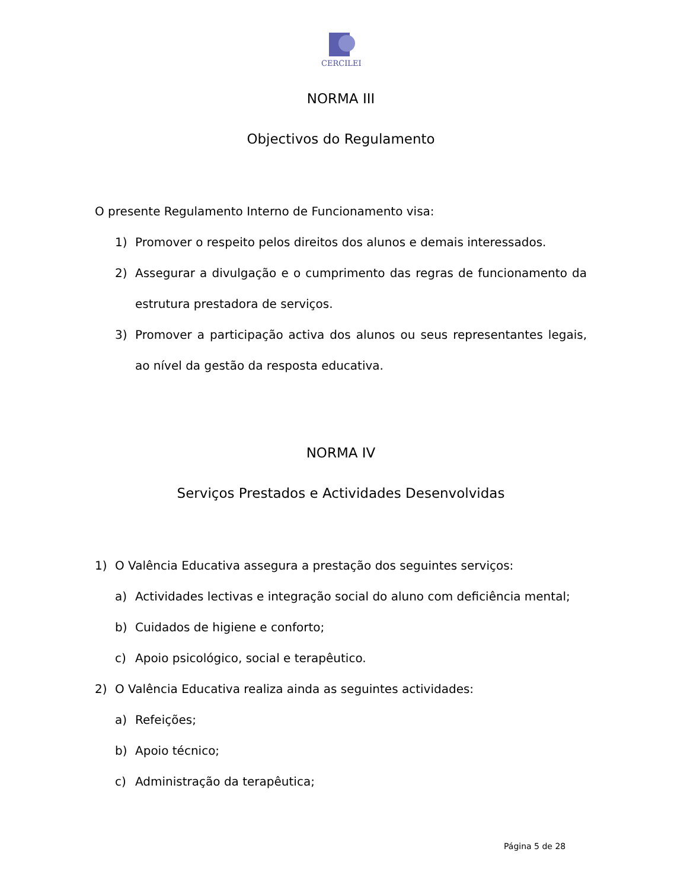CERCILEI
NORMA III
Objectivos do Regulamento
O presente Regulamento Interno de Funcionamento visa:
1) Promover o respeito pelos direitos dos alunos e demais interessados.
2) Assegurar a divulgação e o cumprimento das regras de funcionamento da estrutura prestadora de serviços.
3) Promover a participação activa dos alunos ou seus representantes legais, ao nível da gestão da resposta educativa.
NORMA IV
Serviços Prestados e Actividades Desenvolvidas
1) O Valência Educativa assegura a prestação dos seguintes serviços:
a) Actividades lectivas e integração social do aluno com deficiência mental;
b) Cuidados de higiene e conforto;
c) Apoio psicológico, social e terapêutico.
2) O Valência Educativa realiza ainda as seguintes actividades:
a) Refeições;
b) Apoio técnico;
c) Administração da terapêutica;
Página 5 de 28